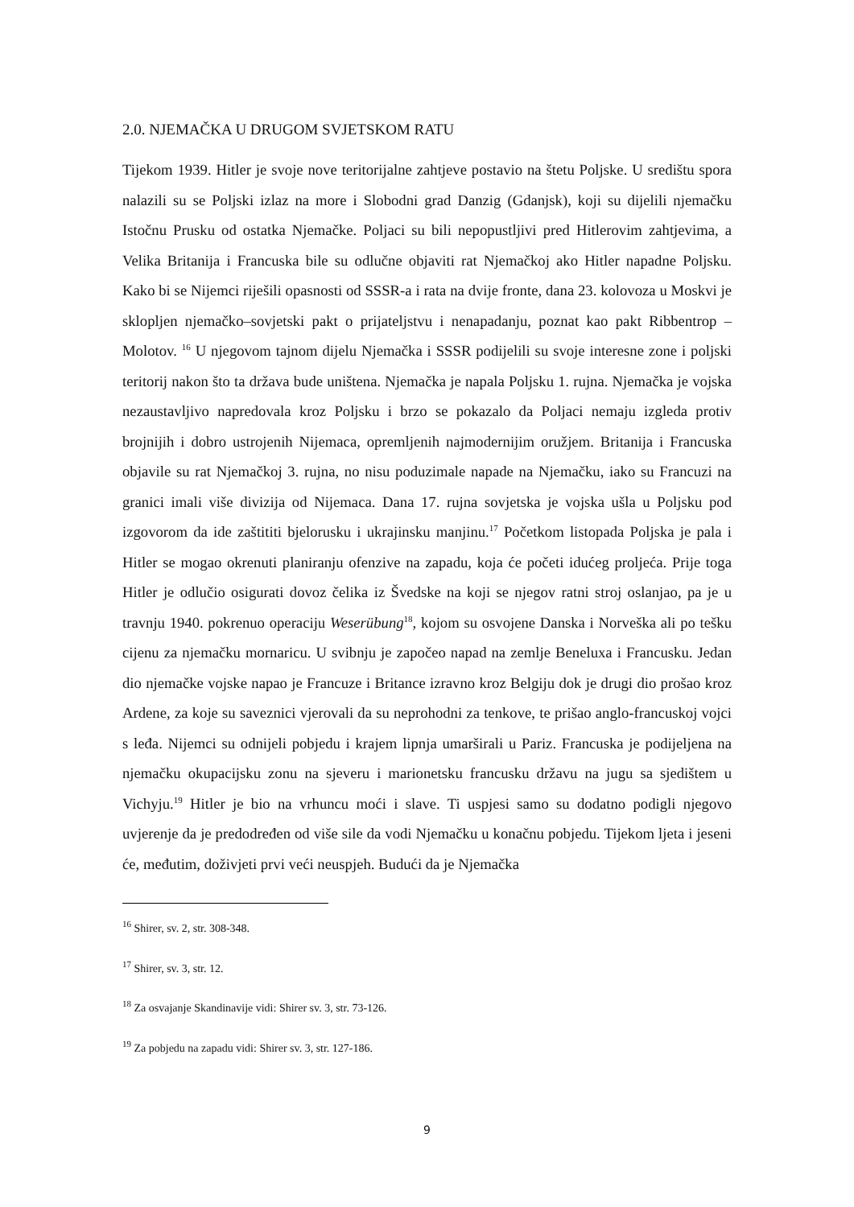2.0. NJEMAČKA U DRUGOM SVJETSKOM RATU
Tijekom 1939. Hitler je svoje nove teritorijalne zahtjeve postavio na štetu Poljske. U središtu spora nalazili su se Poljski izlaz na more i Slobodni grad Danzig (Gdanjsk), koji su dijelili njemačku Istočnu Prusku od ostatka Njemačke. Poljaci su bili nepopustljivi pred Hitlerovim zahtjevima, a Velika Britanija i Francuska bile su odlučne objaviti rat Njemačkoj ako Hitler napadne Poljsku. Kako bi se Nijemci riješili opasnosti od SSSR-a i rata na dvije fronte, dana 23. kolovoza u Moskvi je sklopljen njemačko–sovjetski pakt o prijateljstvu i nenapadanju, poznat kao pakt Ribbentrop – Molotov. <sup>16</sup> U njegovom tajnom dijelu Njemačka i SSSR podijelili su svoje interesne zone i poljski teritorij nakon što ta država bude uništena. Njemačka je napala Poljsku 1. rujna. Njemačka je vojska nezaustavljivo napredovala kroz Poljsku i brzo se pokazalo da Poljaci nemaju izgleda protiv brojnijih i dobro ustrojenih Nijemaca, opremljenih najmodernijim oružjem. Britanija i Francuska objavile su rat Njemačkoj 3. rujna, no nisu poduzimale napade na Njemačku, iako su Francuzi na granici imali više divizija od Nijemaca. Dana 17. rujna sovjetska je vojska ušla u Poljsku pod izgovorom da ide zaštititi bjelorusku i ukrajinsku manjinu.<sup>17</sup> Početkom listopada Poljska je pala i Hitler se mogao okrenuti planiranju ofenzive na zapadu, koja će početi idućeg proljeća. Prije toga Hitler je odlučio osigurati dovoz čelika iz Švedske na koji se njegov ratni stroj oslanjao, pa je u travnju 1940. pokrenuo operaciju Weserübung<sup>18</sup>, kojom su osvojene Danska i Norveška ali po tešku cijenu za njemačku mornaricu. U svibnju je započeo napad na zemlje Beneluxa i Francusku. Jedan dio njemačke vojske napao je Francuze i Britance izravno kroz Belgiju dok je drugi dio prošao kroz Ardene, za koje su saveznici vjerovali da su neprohodni za tenkove, te prišao anglo-francuskoj vojci s leđa. Nijemci su odnijeli pobjedu i krajem lipnja umarširali u Pariz. Francuska je podijeljena na njemačku okupacijsku zonu na sjeveru i marionetsku francusku državu na jugu sa sjedištem u Vichyju.<sup>19</sup> Hitler je bio na vrhuncu moći i slave. Ti uspjesi samo su dodatno podigli njegovo uvjerenje da je predodređen od više sile da vodi Njemačku u konačnu pobjedu. Tijekom ljeta i jeseni će, međutim, doživjeti prvi veći neuspjeh. Budući da je Njemačka
<sup>16</sup> Shirer, sv. 2, str. 308-348.
<sup>17</sup> Shirer, sv. 3, str. 12.
<sup>18</sup> Za osvajanje Skandinavije vidi: Shirer sv. 3, str. 73-126.
<sup>19</sup> Za pobjedu na zapadu vidi: Shirer sv. 3, str. 127-186.
9